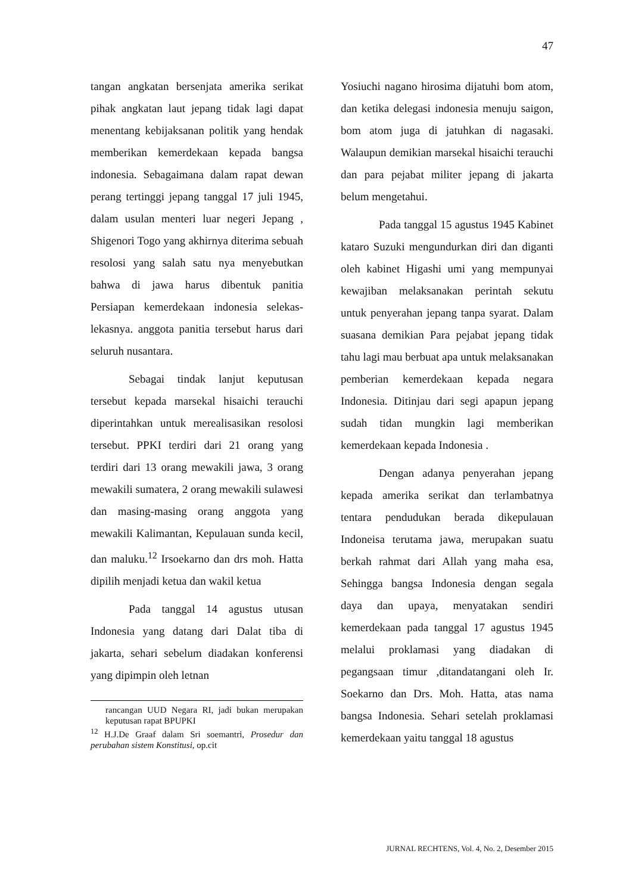47
tangan angkatan bersenjata amerika serikat pihak angkatan laut jepang tidak lagi dapat menentang kebijaksanan politik yang hendak memberikan kemerdekaan kepada bangsa indonesia. Sebagaimana dalam rapat dewan perang tertinggi jepang tanggal 17 juli 1945, dalam usulan menteri luar negeri Jepang , Shigenori Togo yang akhirnya diterima sebuah resolosi yang salah satu nya menyebutkan bahwa di jawa harus dibentuk panitia Persiapan kemerdekaan indonesia selekas-lekasnya. anggota panitia tersebut harus dari seluruh nusantara.
Sebagai tindak lanjut keputusan tersebut kepada marsekal hisaichi terauchi diperintahkan untuk merealisasikan resolosi tersebut. PPKI terdiri dari 21 orang yang terdiri dari 13 orang mewakili jawa, 3 orang mewakili sumatera, 2 orang mewakili sulawesi dan masing-masing orang anggota yang mewakili Kalimantan, Kepulauan sunda kecil, dan maluku.<sup>12</sup> Irsoekarno dan drs moh. Hatta dipilih menjadi ketua dan wakil ketua
Pada tanggal 14 agustus utusan Indonesia yang datang dari Dalat tiba di jakarta, sehari sebelum diadakan konferensi yang dipimpin oleh letnan
rancangan UUD Negara RI, jadi bukan merupakan keputusan rapat BPUPKI
<sup>12</sup> H.J.De Graaf dalam Sri soemantri, Prosedur dan perubahan sistem Konstitusi, op.cit
Yosiuchi nagano hirosima dijatuhi bom atom, dan ketika delegasi indonesia menuju saigon, bom atom juga di jatuhkan di nagasaki. Walaupun demikian marsekal hisaichi terauchi dan para pejabat militer jepang di jakarta belum mengetahui.
Pada tanggal 15 agustus 1945 Kabinet kataro Suzuki mengundurkan diri dan diganti oleh kabinet Higashi umi yang mempunyai kewajiban melaksanakan perintah sekutu untuk penyerahan jepang tanpa syarat. Dalam suasana demikian Para pejabat jepang tidak tahu lagi mau berbuat apa untuk melaksanakan pemberian kemerdekaan kepada negara Indonesia. Ditinjau dari segi apapun jepang sudah tidan mungkin lagi memberikan kemerdekaan kepada Indonesia .
Dengan adanya penyerahan jepang kepada amerika serikat dan terlambatnya tentara pendudukan berada dikepulauan Indoneisa terutama jawa, merupakan suatu berkah rahmat dari Allah yang maha esa, Sehingga bangsa Indonesia dengan segala daya dan upaya, menyatakan sendiri kemerdekaan pada tanggal 17 agustus 1945 melalui proklamasi yang diadakan di pegangsaan timur ,ditandatangani oleh Ir. Soekarno dan Drs. Moh. Hatta, atas nama bangsa Indonesia. Sehari setelah proklamasi kemerdekaan yaitu tanggal 18 agustus
JURNAL RECHTENS, Vol. 4, No. 2, Desember 2015